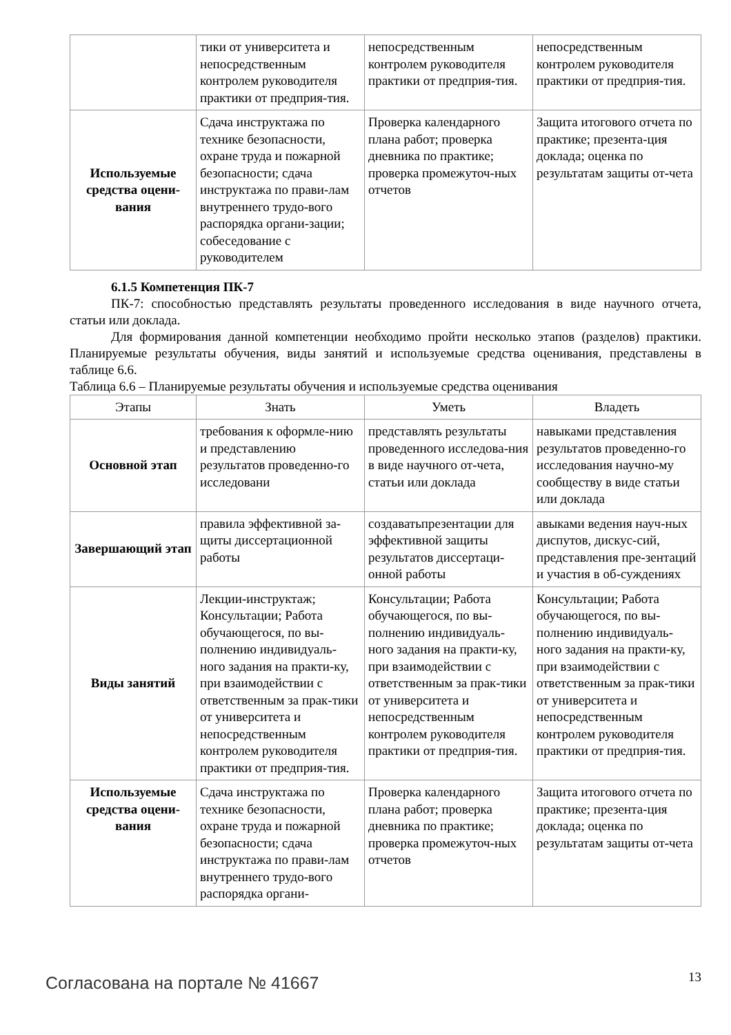| | тики от университета и непосредственным контролем руководителя практики от предприя-тия. | непосредственным контролем руководителя практики от предприя-тия. | непосредственным контролем руководителя практики от предприя-тия. |
| Используемые средства оцени-вания | Сдача инструктажа по технике безопасности, охране труда и пожарной безопасности; сдача инструктажа по прави-лам внутреннего трудо-вого распорядка органи-зации; собеседование с руководителем | Проверка календарного плана работ; проверка дневника по практике; проверка промежуточ-ных отчетов | Защита итогового отчета по практике; презента-ция доклада; оценка по результатам защиты от-чета |
6.1.5 Компетенция ПК-7
ПК-7: способностью представлять результаты проведенного исследования в виде научного отчета, статьи или доклада.
Для формирования данной компетенции необходимо пройти несколько этапов (разделов) практики. Планируемые результаты обучения, виды занятий и используемые средства оценивания, представлены в таблице 6.6.
Таблица 6.6 – Планируемые результаты обучения и используемые средства оценивания
| Этапы | Знать | Уметь | Владеть |
| --- | --- | --- | --- |
| Основной этап | требования к оформле-нию и представлению результатов проведенно-го исследовани | представлять результаты проведенного исследова-ния в виде научного от-чета, статьи или доклада | навыками представления результатов проведенно-го исследования научно-му сообществу в виде статьи или доклада |
| Завершающий этап | правила эффективной за-щиты диссертационной работы | создаватьпрезентации для эффективной защиты результатов диссертаци-онной работы | авыками ведения науч-ных диспутов, дискус-сий, представления пре-зентаций и участия в об-суждениях |
| Виды занятий | Лекции-инструктаж; Консультации; Работа обучающегося, по вы-полнению индивидуаль-ного задания на практи-ку, при взаимодействии с ответственным за прак-тики от университета и непосредственным контролем руководителя практики от предприя-тия. | Консультации; Работа обучающегося, по вы-полнению индивидуаль-ного задания на практи-ку, при взаимодействии с ответственным за прак-тики от университета и непосредственным контролем руководителя практики от предприя-тия. | Консультации; Работа обучающегося, по вы-полнению индивидуаль-ного задания на практи-ку, при взаимодействии с ответственным за прак-тики от университета и непосредственным контролем руководителя практики от предприя-тия. |
| Используемые средства оцени-вания | Сдача инструктажа по технике безопасности, охране труда и пожарной безопасности; сдача инструктажа по прави-лам внутреннего трудо-вого распорядка органи- | Проверка календарного плана работ; проверка дневника по практике; проверка промежуточ-ных отчетов | Защита итогового отчета по практике; презента-ция доклада; оценка по результатам защиты от-чета |
Согласована на портале № 41667 13